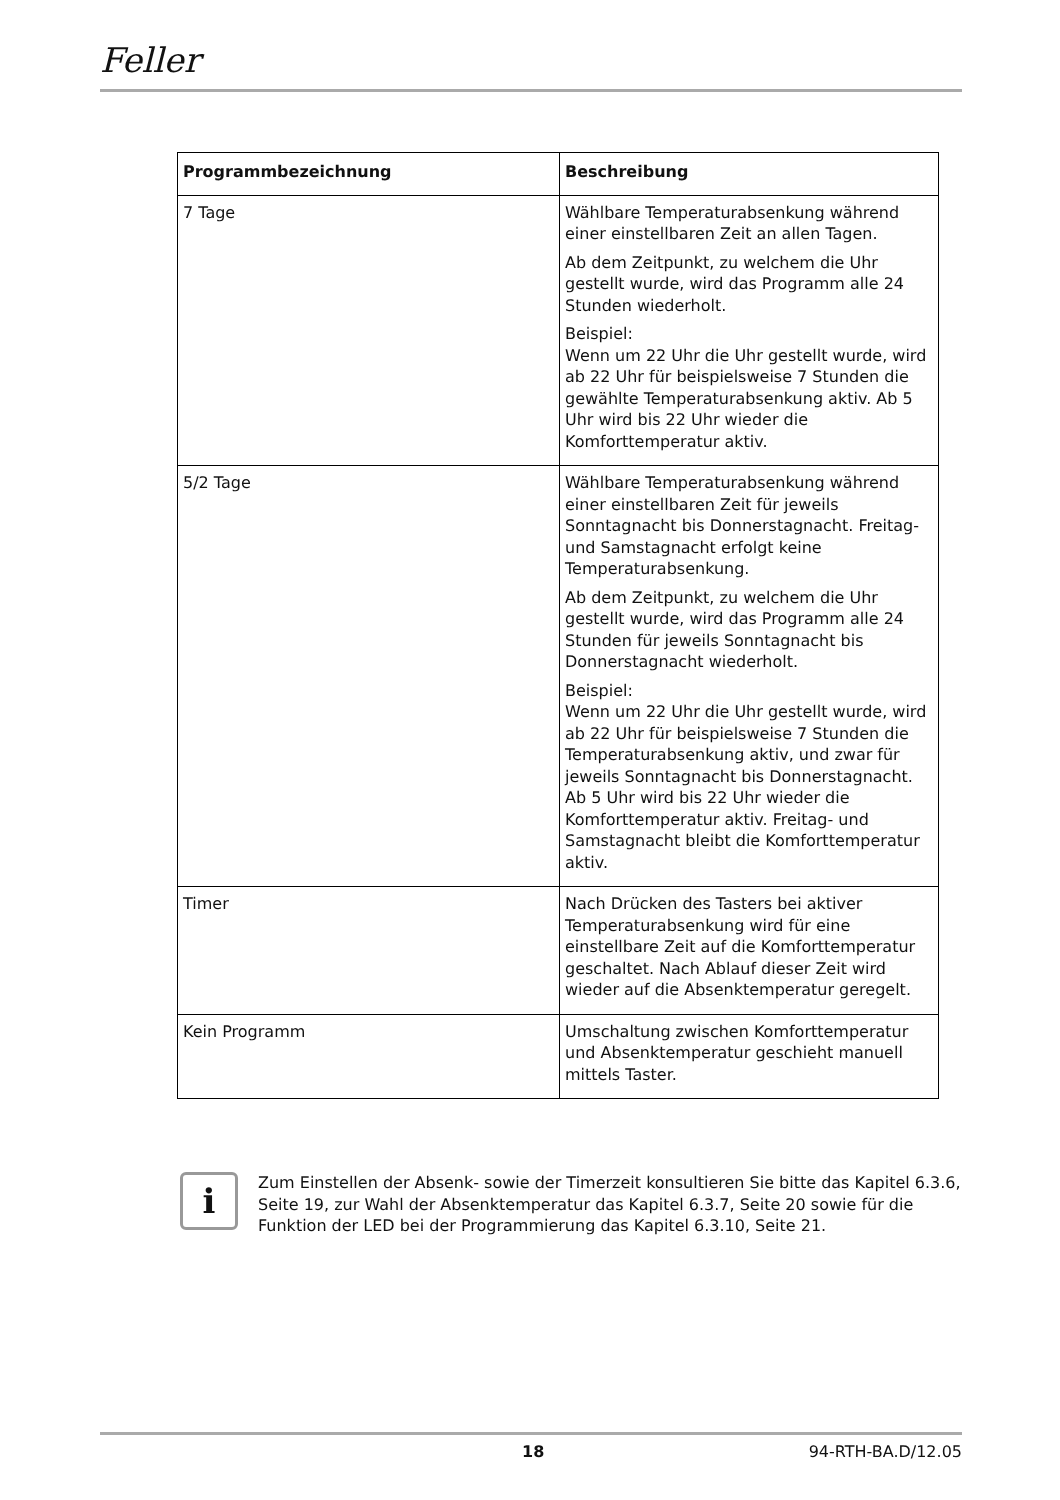Feller
| Programmbezeichnung | Beschreibung |
| --- | --- |
| 7 Tage | Wählbare Temperaturabsenkung während einer einstellbaren Zeit an allen Tagen. Ab dem Zeitpunkt, zu welchem die Uhr gestellt wurde, wird das Programm alle 24 Stunden wiederholt. Beispiel: Wenn um 22 Uhr die Uhr gestellt wurde, wird ab 22 Uhr für beispielsweise 7 Stunden die gewählte Temperaturabsenkung aktiv. Ab 5 Uhr wird bis 22 Uhr wieder die Komforttemperatur aktiv. |
| 5/2 Tage | Wählbare Temperaturabsenkung während einer einstellbaren Zeit für jeweils Sonntagnacht bis Donnerstagnacht. Freitag- und Samstagnacht erfolgt keine Temperaturabsenkung. Ab dem Zeitpunkt, zu welchem die Uhr gestellt wurde, wird das Programm alle 24 Stunden für jeweils Sonntagnacht bis Donnerstagnacht wiederholt. Beispiel: Wenn um 22 Uhr die Uhr gestellt wurde, wird ab 22 Uhr für beispielsweise 7 Stunden die Temperaturabsenkung aktiv, und zwar für jeweils Sonntagnacht bis Donnerstagnacht. Ab 5 Uhr wird bis 22 Uhr wieder die Komforttemperatur aktiv. Freitag- und Samstagnacht bleibt die Komforttemperatur aktiv. |
| Timer | Nach Drücken des Tasters bei aktiver Temperaturabsenkung wird für eine einstellbare Zeit auf die Komforttemperatur geschaltet. Nach Ablauf dieser Zeit wird wieder auf die Absenktemperatur geregelt. |
| Kein Programm | Umschaltung zwischen Komforttemperatur und Absenktemperatur geschieht manuell mittels Taster. |
i
Zum Einstellen der Absenk- sowie der Timerzeit konsultieren Sie bitte das Kapitel 6.3.6, Seite 19, zur Wahl der Absenktemperatur das Kapitel 6.3.7, Seite 20 sowie für die Funktion der LED bei der Programmierung das Kapitel 6.3.10, Seite 21.
18 94-RTH-BA.D/12.05